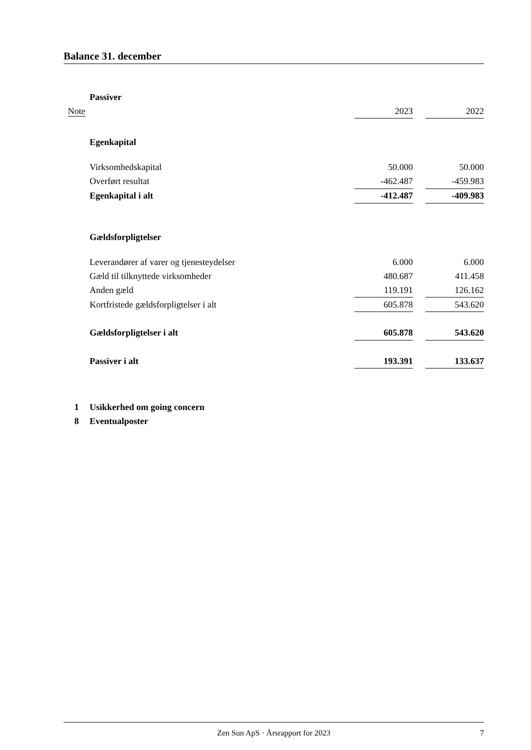Balance 31. december
| | Passiver | | | |
| Note | | 2023 | | 2022 |
| | Egenkapital | | | |
| | Virksomhedskapital | 50.000 | | 50.000 |
| | Overført resultat | -462.487 | | -459.983 |
| | Egenkapital i alt | -412.487 | | -409.983 |
| | Gældsforpligtelser | | | |
| | Leverandører af varer og tjenesteydelser | 6.000 | | 6.000 |
| | Gæld til tilknyttede virksomheder | 480.687 | | 411.458 |
| | Anden gæld | 119.191 | | 126.162 |
| | Kortfristede gældsforpligtelser i alt | 605.878 | | 543.620 |
| | Gældsforpligtelser i alt | 605.878 | | 543.620 |
| | Passiver i alt | 193.391 | | 133.637 |
| 1 | Usikkerhed om going concern | | | |
| 8 | Eventualposter | | | |
Zen Sun ApS · Årsrapport for 2023 7